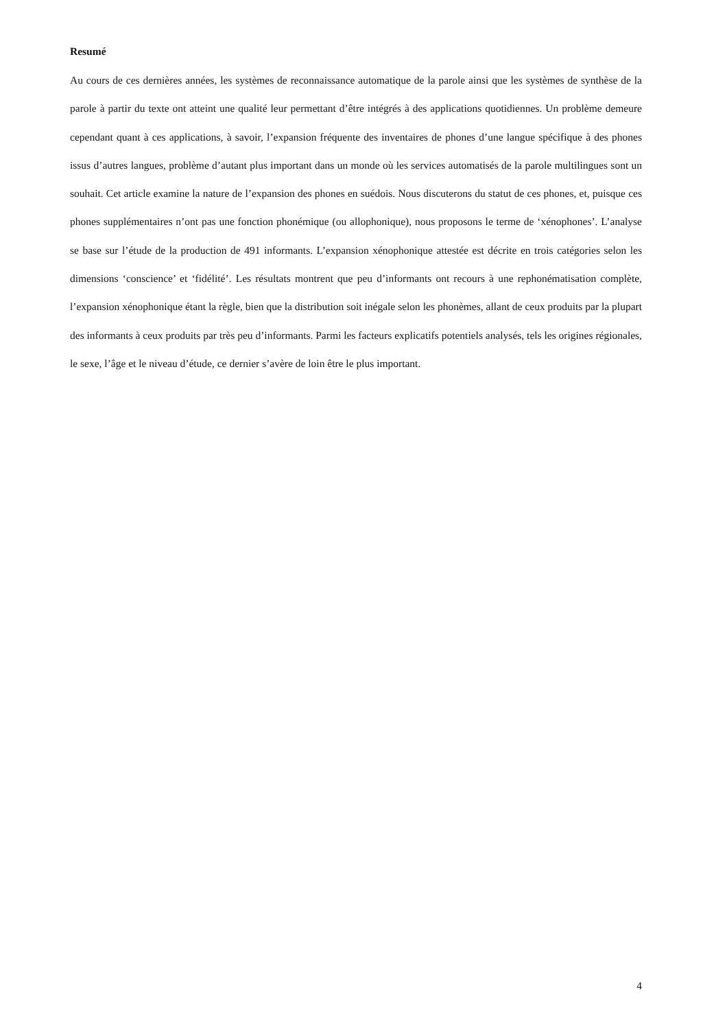Resumé
Au cours de ces dernières années, les systèmes de reconnaissance automatique de la parole ainsi que les systèmes de synthèse de la parole à partir du texte ont atteint une qualité leur permettant d’être intégrés à des applications quotidiennes. Un problème demeure cependant quant à ces applications, à savoir, l’expansion fréquente des inventaires de phones d’une langue spécifique à des phones issus d’autres langues, problème d’autant plus important dans un monde où les services automatisés de la parole multilingues sont un souhait. Cet article examine la nature de l’expansion des phones en suédois. Nous discuterons du statut de ces phones, et, puisque ces phones supplémentaires n’ont pas une fonction phonémique (ou allophonique), nous proposons le terme de ‘xénophones’. L’analyse se base sur l’étude de la production de 491 informants. L’expansion xénophonique attestée est décrite en trois catégories selon les dimensions ‘conscience’ et ‘fidélité’. Les résultats montrent que peu d’informants ont recours à une rephonématisation complète, l’expansion xénophonique étant la règle, bien que la distribution soit inégale selon les phonèmes, allant de ceux produits par la plupart des informants à ceux produits par très peu d’informants. Parmi les facteurs explicatifs potentiels analysés, tels les origines régionales, le sexe, l’âge et le niveau d’étude, ce dernier s’avère de loin être le plus important.
4